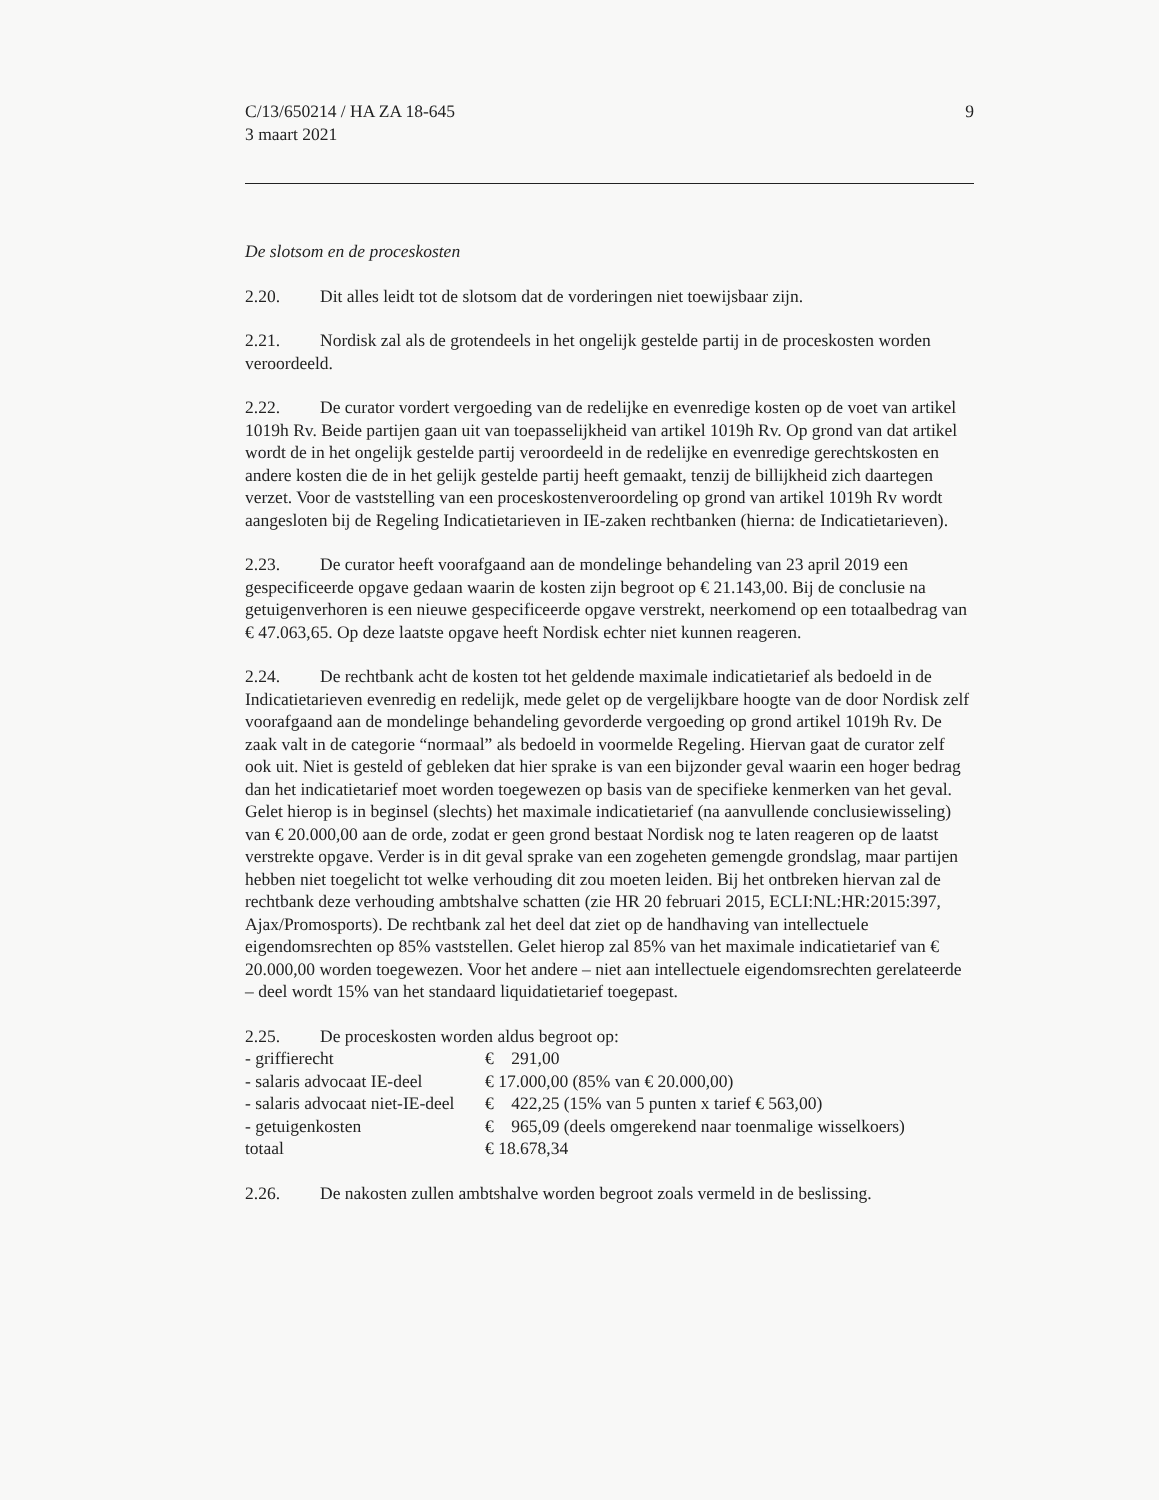C/13/650214 / HA ZA 18-645
3 maart 2021
9
De slotsom en de proceskosten
2.20. Dit alles leidt tot de slotsom dat de vorderingen niet toewijsbaar zijn.
2.21. Nordisk zal als de grotendeels in het ongelijk gestelde partij in de proceskosten worden veroordeeld.
2.22. De curator vordert vergoeding van de redelijke en evenredige kosten op de voet van artikel 1019h Rv. Beide partijen gaan uit van toepasselijkheid van artikel 1019h Rv. Op grond van dat artikel wordt de in het ongelijk gestelde partij veroordeeld in de redelijke en evenredige gerechtskosten en andere kosten die de in het gelijk gestelde partij heeft gemaakt, tenzij de billijkheid zich daartegen verzet. Voor de vaststelling van een proceskostenveroordeling op grond van artikel 1019h Rv wordt aangesloten bij de Regeling Indicatietarieven in IE-zaken rechtbanken (hierna: de Indicatietarieven).
2.23. De curator heeft voorafgaand aan de mondelinge behandeling van 23 april 2019 een gespecificeerde opgave gedaan waarin de kosten zijn begroot op € 21.143,00. Bij de conclusie na getuigenverhoren is een nieuwe gespecificeerde opgave verstrekt, neerkomend op een totaalbedrag van € 47.063,65. Op deze laatste opgave heeft Nordisk echter niet kunnen reageren.
2.24. De rechtbank acht de kosten tot het geldende maximale indicatietarief als bedoeld in de Indicatietarieven evenredig en redelijk, mede gelet op de vergelijkbare hoogte van de door Nordisk zelf voorafgaand aan de mondelinge behandeling gevorderde vergoeding op grond artikel 1019h Rv. De zaak valt in de categorie “normaal” als bedoeld in voormelde Regeling. Hiervan gaat de curator zelf ook uit. Niet is gesteld of gebleken dat hier sprake is van een bijzonder geval waarin een hoger bedrag dan het indicatietarief moet worden toegewezen op basis van de specifieke kenmerken van het geval. Gelet hierop is in beginsel (slechts) het maximale indicatietarief (na aanvullende conclusiewisseling) van € 20.000,00 aan de orde, zodat er geen grond bestaat Nordisk nog te laten reageren op de laatst verstrekte opgave. Verder is in dit geval sprake van een zogeheten gemengde grondslag, maar partijen hebben niet toegelicht tot welke verhouding dit zou moeten leiden. Bij het ontbreken hiervan zal de rechtbank deze verhouding ambtshalve schatten (zie HR 20 februari 2015, ECLI:NL:HR:2015:397, Ajax/Promosports). De rechtbank zal het deel dat ziet op de handhaving van intellectuele eigendomsrechten op 85% vaststellen. Gelet hierop zal 85% van het maximale indicatietarief van € 20.000,00 worden toegewezen. Voor het andere – niet aan intellectuele eigendomsrechten gerelateerde – deel wordt 15% van het standaard liquidatietarief toegepast.
2.25. De proceskosten worden aldus begroot op:
| - griffierecht | € 291,00 |
| - salaris advocaat IE-deel | € 17.000,00 (85% van € 20.000,00) |
| - salaris advocaat niet-IE-deel | € 422,25 (15% van 5 punten x tarief € 563,00) |
| - getuigenkosten | € 965,09 (deels omgerekend naar toenmalige wisselkoers) |
| totaal | € 18.678,34 |
2.26. De nakosten zullen ambtshalve worden begroot zoals vermeld in de beslissing.